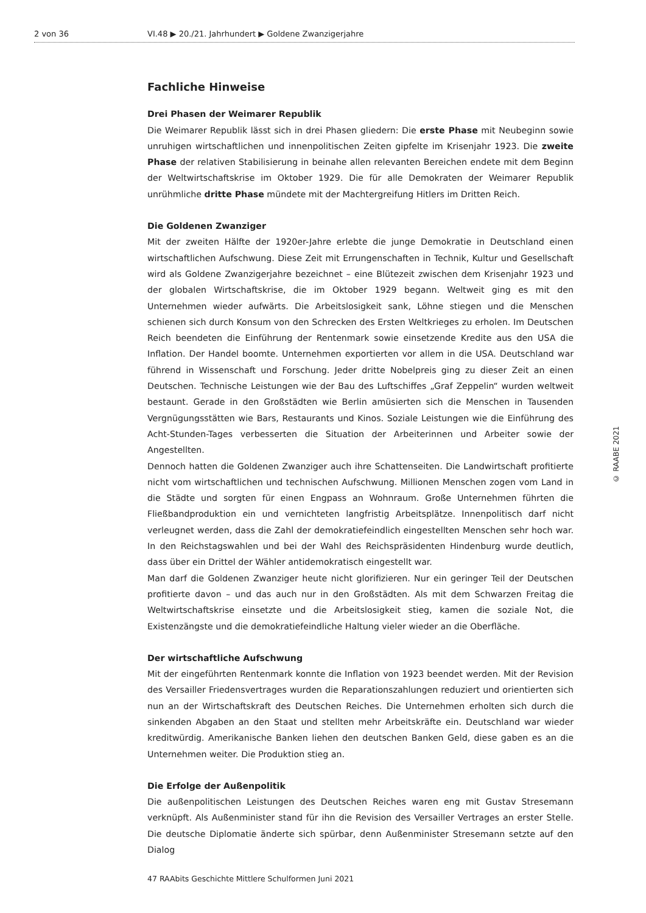2 von 36 VI.48 ▶ 20./21. Jahrhundert ▶ Goldene Zwanzigerjahre
Fachliche Hinweise
Drei Phasen der Weimarer Republik
Die Weimarer Republik lässt sich in drei Phasen gliedern: Die erste Phase mit Neubeginn sowie unruhigen wirtschaftlichen und innenpolitischen Zeiten gipfelte im Krisenjahr 1923. Die zweite Phase der relativen Stabilisierung in beinahe allen relevanten Bereichen endete mit dem Beginn der Weltwirtschaftskrise im Oktober 1929. Die für alle Demokraten der Weimarer Republik unrühmliche dritte Phase mündete mit der Machtergreifung Hitlers im Dritten Reich.
Die Goldenen Zwanziger
Mit der zweiten Hälfte der 1920er-Jahre erlebte die junge Demokratie in Deutschland einen wirtschaftlichen Aufschwung. Diese Zeit mit Errungenschaften in Technik, Kultur und Gesellschaft wird als Goldene Zwanzigerjahre bezeichnet – eine Blütezeit zwischen dem Krisenjahr 1923 und der globalen Wirtschaftskrise, die im Oktober 1929 begann. Weltweit ging es mit den Unternehmen wieder aufwärts. Die Arbeitslosigkeit sank, Löhne stiegen und die Menschen schienen sich durch Konsum von den Schrecken des Ersten Weltkrieges zu erholen. Im Deutschen Reich beendeten die Einführung der Rentenmark sowie einsetzende Kredite aus den USA die Inflation. Der Handel boomte. Unternehmen exportierten vor allem in die USA. Deutschland war führend in Wissenschaft und Forschung. Jeder dritte Nobelpreis ging zu dieser Zeit an einen Deutschen. Technische Leistungen wie der Bau des Luftschiffes „Graf Zeppelin“ wurden weltweit bestaunt. Gerade in den Großstädten wie Berlin amüsierten sich die Menschen in Tausenden Vergnügungsstätten wie Bars, Restaurants und Kinos. Soziale Leistungen wie die Einführung des Acht-Stunden-Tages verbesserten die Situation der Arbeiterinnen und Arbeiter sowie der Angestellten.
Dennoch hatten die Goldenen Zwanziger auch ihre Schattenseiten. Die Landwirtschaft profitierte nicht vom wirtschaftlichen und technischen Aufschwung. Millionen Menschen zogen vom Land in die Städte und sorgten für einen Engpass an Wohnraum. Große Unternehmen führten die Fließbandproduktion ein und vernichteten langfristig Arbeitsplätze. Innenpolitisch darf nicht verleugnet werden, dass die Zahl der demokratiefeindlich eingestellten Menschen sehr hoch war. In den Reichstagswahlen und bei der Wahl des Reichspräsidenten Hindenburg wurde deutlich, dass über ein Drittel der Wähler antidemokratisch eingestellt war.
Man darf die Goldenen Zwanziger heute nicht glorifizieren. Nur ein geringer Teil der Deutschen profitierte davon – und das auch nur in den Großstädten. Als mit dem Schwarzen Freitag die Weltwirtschaftskrise einsetzte und die Arbeitslosigkeit stieg, kamen die soziale Not, die Existenzängste und die demokratiefeindliche Haltung vieler wieder an die Oberfläche.
Der wirtschaftliche Aufschwung
Mit der eingeführten Rentenmark konnte die Inflation von 1923 beendet werden. Mit der Revision des Versailler Friedensvertrages wurden die Reparationszahlungen reduziert und orientierten sich nun an der Wirtschaftskraft des Deutschen Reiches. Die Unternehmen erholten sich durch die sinkenden Abgaben an den Staat und stellten mehr Arbeitskräfte ein. Deutschland war wieder kreditwürdig. Amerikanische Banken liehen den deutschen Banken Geld, diese gaben es an die Unternehmen weiter. Die Produktion stieg an.
Die Erfolge der Außenpolitik
Die außenpolitischen Leistungen des Deutschen Reiches waren eng mit Gustav Stresemann verknüpft. Als Außenminister stand für ihn die Revision des Versailler Vertrages an erster Stelle. Die deutsche Diplomatie änderte sich spürbar, denn Außenminister Stresemann setzte auf den Dialog
© RAABE 2021
47 RAAbits Geschichte Mittlere Schulformen Juni 2021